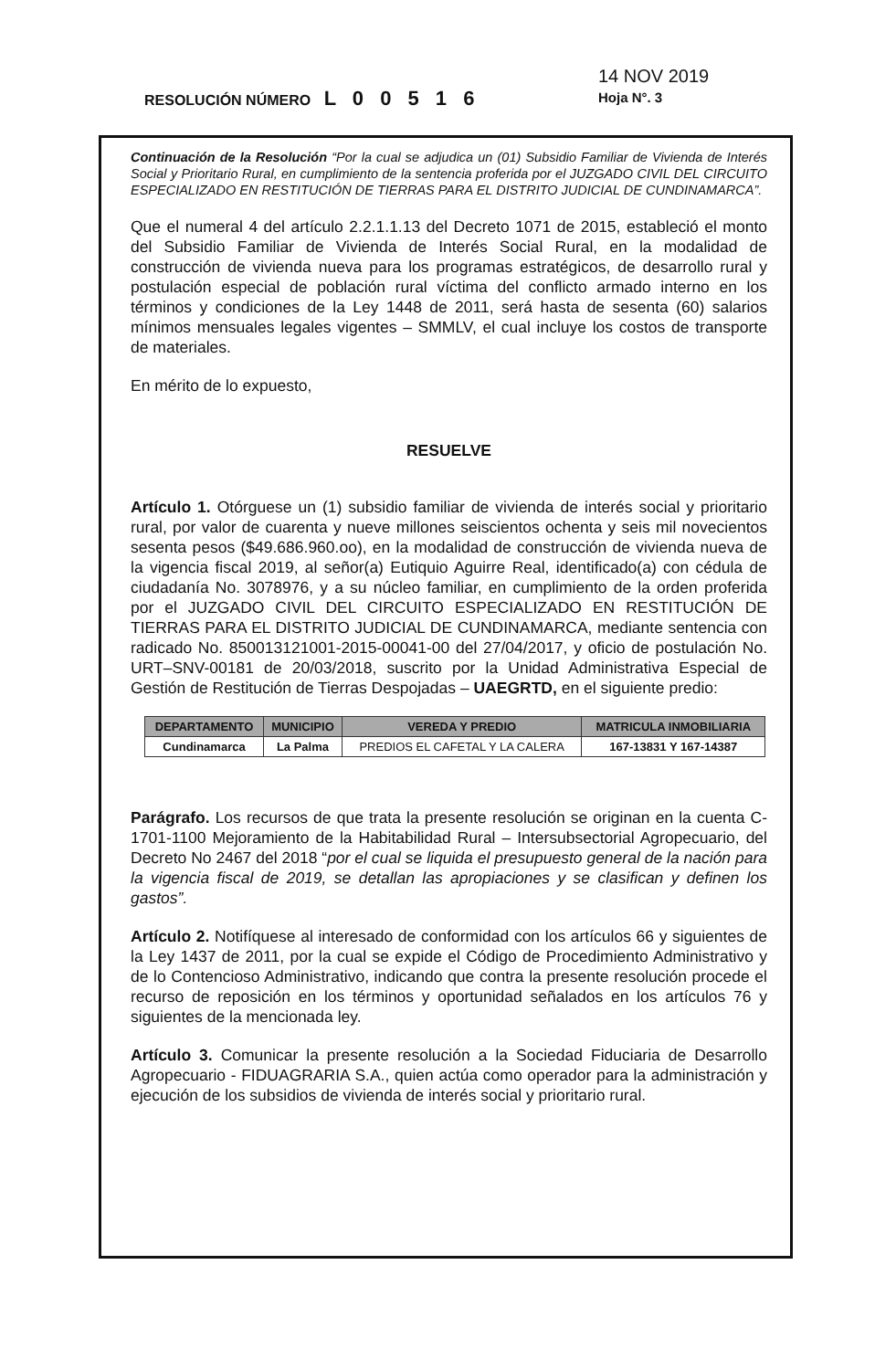14 NOV 2019
RESOLUCIÓN NÚMERO L 0 0 5 1 6 Hoja N°. 3
Continuación de la Resolución “Por la cual se adjudica un (01) Subsidio Familiar de Vivienda de Interés Social y Prioritario Rural, en cumplimiento de la sentencia proferida por el JUZGADO CIVIL DEL CIRCUITO ESPECIALIZADO EN RESTITUCIÓN DE TIERRAS PARA EL DISTRITO JUDICIAL DE CUNDINAMARCA”.
Que el numeral 4 del artículo 2.2.1.1.13 del Decreto 1071 de 2015, estableció el monto del Subsidio Familiar de Vivienda de Interés Social Rural, en la modalidad de construcción de vivienda nueva para los programas estratégicos, de desarrollo rural y postulación especial de población rural víctima del conflicto armado interno en los términos y condiciones de la Ley 1448 de 2011, será hasta de sesenta (60) salarios mínimos mensuales legales vigentes – SMMLV, el cual incluye los costos de transporte de materiales.
En mérito de lo expuesto,
RESUELVE
Artículo 1. Otórguese un (1) subsidio familiar de vivienda de interés social y prioritario rural, por valor de cuarenta y nueve millones seiscientos ochenta y seis mil novecientos sesenta pesos ($49.686.960.oo), en la modalidad de construcción de vivienda nueva de la vigencia fiscal 2019, al señor(a) Eutiquio Aguirre Real, identificado(a) con cédula de ciudadanía No. 3078976, y a su núcleo familiar, en cumplimiento de la orden proferida por el JUZGADO CIVIL DEL CIRCUITO ESPECIALIZADO EN RESTITUCIÓN DE TIERRAS PARA EL DISTRITO JUDICIAL DE CUNDINAMARCA, mediante sentencia con radicado No. 850013121001-2015-00041-00 del 27/04/2017, y oficio de postulación No. URT–SNV-00181 de 20/03/2018, suscrito por la Unidad Administrativa Especial de Gestión de Restitución de Tierras Despojadas – UAEGRTD, en el siguiente predio:
| DEPARTAMENTO | MUNICIPIO | VEREDA Y PREDIO | MATRICULA INMOBILIARIA |
| --- | --- | --- | --- |
| Cundinamarca | La Palma | PREDIOS EL CAFETAL Y LA CALERA | 167-13831 Y 167-14387 |
Parágrafo. Los recursos de que trata la presente resolución se originan en la cuenta C-1701-1100 Mejoramiento de la Habitabilidad Rural – Intersubsectorial Agropecuario, del Decreto No 2467 del 2018 “por el cual se liquida el presupuesto general de la nación para la vigencia fiscal de 2019, se detallan las apropiaciones y se clasifican y definen los gastos”.
Artículo 2. Notifíquese al interesado de conformidad con los artículos 66 y siguientes de la Ley 1437 de 2011, por la cual se expide el Código de Procedimiento Administrativo y de lo Contencioso Administrativo, indicando que contra la presente resolución procede el recurso de reposición en los términos y oportunidad señalados en los artículos 76 y siguientes de la mencionada ley.
Artículo 3. Comunicar la presente resolución a la Sociedad Fiduciaria de Desarrollo Agropecuario - FIDUAGRARIA S.A., quien actúa como operador para la administración y ejecución de los subsidios de vivienda de interés social y prioritario rural.